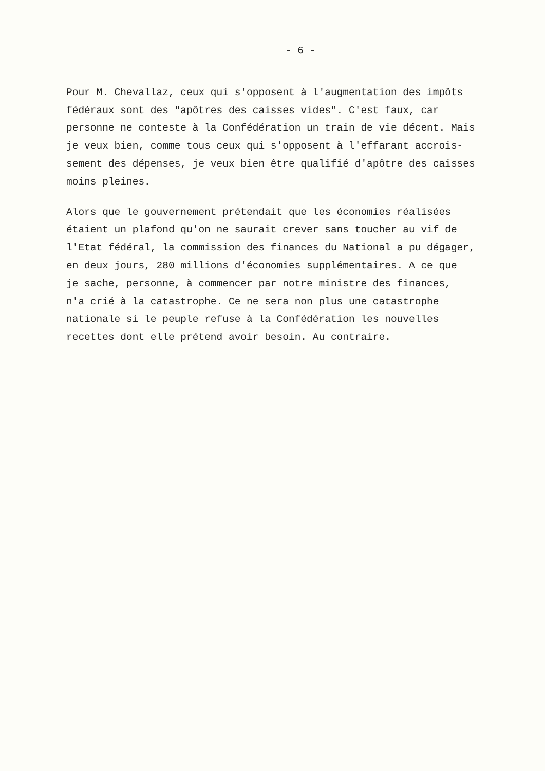- 6 -
Pour M. Chevallaz, ceux qui s'opposent à l'augmentation des impôts fédéraux sont des "apôtres des caisses vides". C'est faux, car personne ne conteste à la Confédération un train de vie décent. Mais je veux bien, comme tous ceux qui s'opposent à l'effarant accrois- sement des dépenses, je veux bien être qualifié d'apôtre des caisses moins pleines.
Alors que le gouvernement prétendait que les économies réalisées étaient un plafond qu'on ne saurait crever sans toucher au vif de l'Etat fédéral, la commission des finances du National a pu dégager, en deux jours, 280 millions d'économies supplémentaires. A ce que je sache, personne, à commencer par notre ministre des finances, n'a crié à la catastrophe. Ce ne sera non plus une catastrophe nationale si le peuple refuse à la Confédération les nouvelles recettes dont elle prétend avoir besoin. Au contraire.